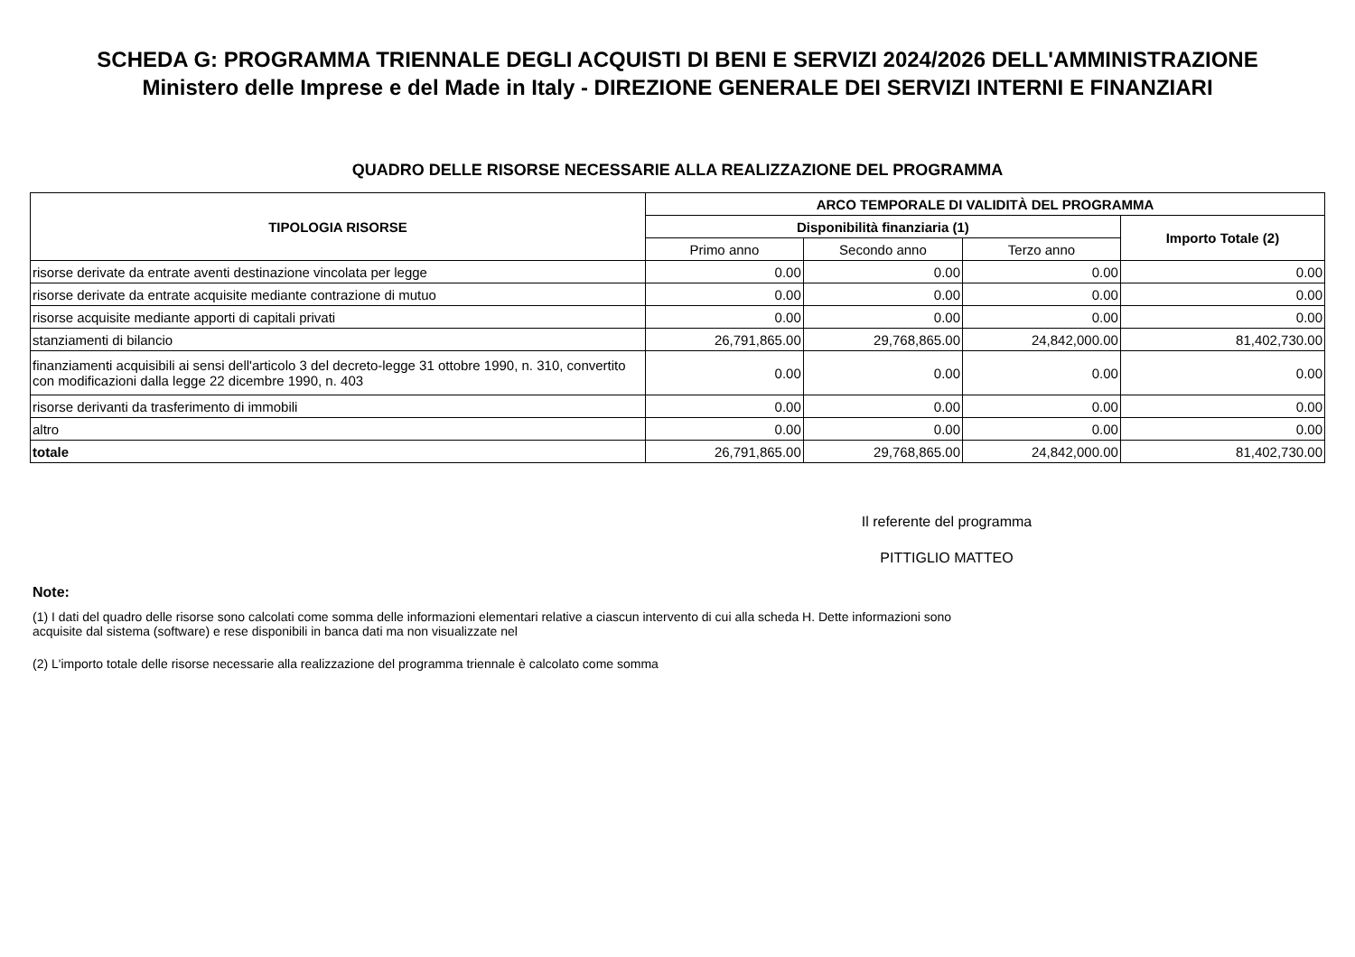SCHEDA G: PROGRAMMA TRIENNALE DEGLI ACQUISTI DI BENI E SERVIZI 2024/2026 DELL'AMMINISTRAZIONE
Ministero delle Imprese e del Made in Italy - DIREZIONE GENERALE DEI SERVIZI INTERNI E FINANZIARI
QUADRO DELLE RISORSE NECESSARIE ALLA REALIZZAZIONE DEL PROGRAMMA
| TIPOLOGIA RISORSE | ARCO TEMPORALE DI VALIDITÀ DEL PROGRAMMA | | | |
| --- | --- | --- | --- | --- |
| | Disponibilità finanziaria (1) | | | Importo Totale (2) |
| | Primo anno | Secondo anno | Terzo anno | |
| risorse derivate da entrate aventi destinazione vincolata per legge | 0.00 | 0.00 | 0.00 | 0.00 |
| risorse derivate da entrate acquisite mediante contrazione di mutuo | 0.00 | 0.00 | 0.00 | 0.00 |
| risorse acquisite mediante apporti di capitali privati | 0.00 | 0.00 | 0.00 | 0.00 |
| stanziamenti di bilancio | 26,791,865.00 | 29,768,865.00 | 24,842,000.00 | 81,402,730.00 |
| finanziamenti acquisibili ai sensi dell'articolo 3 del decreto-legge 31 ottobre 1990, n. 310, convertito con modificazioni dalla legge 22 dicembre 1990, n. 403 | 0.00 | 0.00 | 0.00 | 0.00 |
| risorse derivanti da trasferimento di immobili | 0.00 | 0.00 | 0.00 | 0.00 |
| altro | 0.00 | 0.00 | 0.00 | 0.00 |
| totale | 26,791,865.00 | 29,768,865.00 | 24,842,000.00 | 81,402,730.00 |
Il referente del programma
PITTIGLIO MATTEO
Note:
(1) I dati del quadro delle risorse sono calcolati come somma delle informazioni elementari relative a ciascun intervento di cui alla scheda H. Dette informazioni sono acquisite dal sistema (software) e rese disponibili in banca dati ma non visualizzate nel
(2) L'importo totale delle risorse necessarie alla realizzazione del programma triennale è calcolato come somma